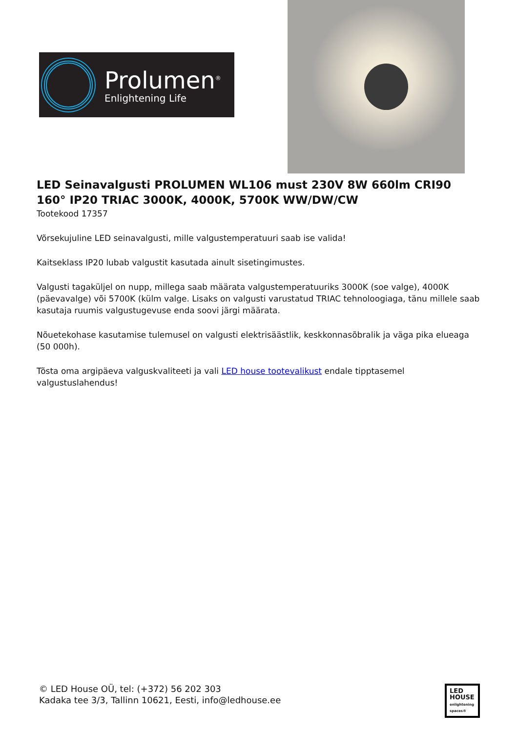Prolumen<sup>®</sup>
Enlightening Life
LED Seinavalgusti PROLUMEN WL106 must 230V 8W 660lm CRI90 160° IP20 TRIAC 3000K, 4000K, 5700K WW/DW/CW
Tootekood 17357
Võrsekujuline LED seinavalgusti, mille valgustemperatuuri saab ise valida!
Kaitseklass IP20 lubab valgustit kasutada ainult sisetingimustes.
Valgusti tagaküljel on nupp, millega saab määrata valgustemperatuuriks 3000K (soe valge), 4000K (päevavalge) või 5700K (külm valge. Lisaks on valgusti varustatud TRIAC tehnoloogiaga, tänu millele saab kasutaja ruumis valgustugevuse enda soovi järgi määrata.
Nõuetekohase kasutamise tulemusel on valgusti elektrisäästlik, keskkonnasõbralik ja väga pika elueaga (50 000h).
Tõsta oma argipäeva valguskvaliteeti ja vali LED house tootevalikust endale tipptasemel valgustuslahendus!
© LED House OÜ, tel: (+372) 56 202 303
Kadaka tee 3/3, Tallinn 10621, Eesti, info@ledhouse.ee
LED
HOUSE
enlightening spaces®